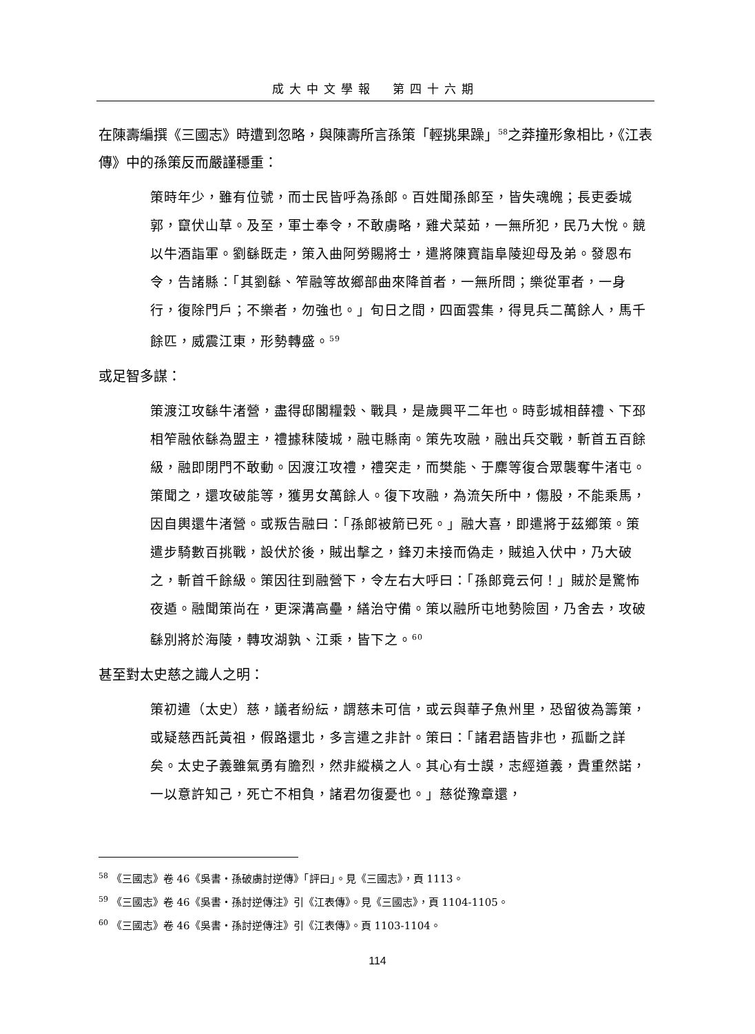成大中文學報　第四十六期
在陳壽編撰《三國志》時遭到忽略，與陳壽所言孫策「輕挑果躁」<sup>58</sup>之莽撞形象相比，《江表傳》中的孫策反而嚴謹穩重：
策時年少，雖有位號，而士民皆呼為孫郎。百姓聞孫郎至，皆失魂魄；長吏委城郭，竄伏山草。及至，軍士奉令，不敢虜略，雞犬菜茹，一無所犯，民乃大悅。競以牛酒詣軍。劉繇既走，策入曲阿勞賜將士，遣將陳寶詣阜陵迎母及弟。發恩布令，告諸縣：「其劉繇、笮融等故鄉部曲來降首者，一無所問；樂從軍者，一身行，復除門戶；不樂者，勿強也。」旬日之間，四面雲集，得見兵二萬餘人，馬千餘匹，威震江東，形勢轉盛。<sup>59</sup>
或足智多謀：
策渡江攻繇牛渚營，盡得邸閣糧穀、戰具，是歲興平二年也。時彭城相薛禮、下邳相笮融依繇為盟主，禮據秣陵城，融屯縣南。策先攻融，融出兵交戰，斬首五百餘級，融即閉門不敢動。因渡江攻禮，禮突走，而樊能、于麋等復合眾襲奪牛渚屯。策聞之，還攻破能等，獲男女萬餘人。復下攻融，為流矢所中，傷股，不能乘馬，因自輿還牛渚營。或叛告融曰：「孫郎被箭已死。」融大喜，即遣將于茲鄉策。策遣步騎數百挑戰，設伏於後，賊出擊之，鋒刃未接而偽走，賊追入伏中，乃大破之，斬首千餘級。策因往到融營下，令左右大呼曰：「孫郎竟云何！」賊於是驚怖夜遁。融聞策尚在，更深溝高壘，繕治守備。策以融所屯地勢險固，乃舍去，攻破繇別將於海陵，轉攻湖孰、江乘，皆下之。<sup>60</sup>
甚至對太史慈之識人之明：
策初遣（太史）慈，議者紛紜，謂慈未可信，或云與華子魚州里，恐留彼為籌策，或疑慈西託黃祖，假路還北，多言遣之非計。策曰：「諸君語皆非也，孤斷之詳矣。太史子義雖氣勇有膽烈，然非縱橫之人。其心有士謨，志經道義，貴重然諾，一以意許知己，死亡不相負，諸君勿復憂也。」慈從豫章還，
<sup>58</sup> 《三國志》卷 46《吳書・孫破虜討逆傳》「評曰」。見《三國志》，頁 1113。
<sup>59</sup> 《三國志》卷 46《吳書・孫討逆傳注》引《江表傳》。見《三國志》，頁 1104-1105。
<sup>60</sup> 《三國志》卷 46《吳書・孫討逆傳注》引《江表傳》。頁 1103-1104。
114